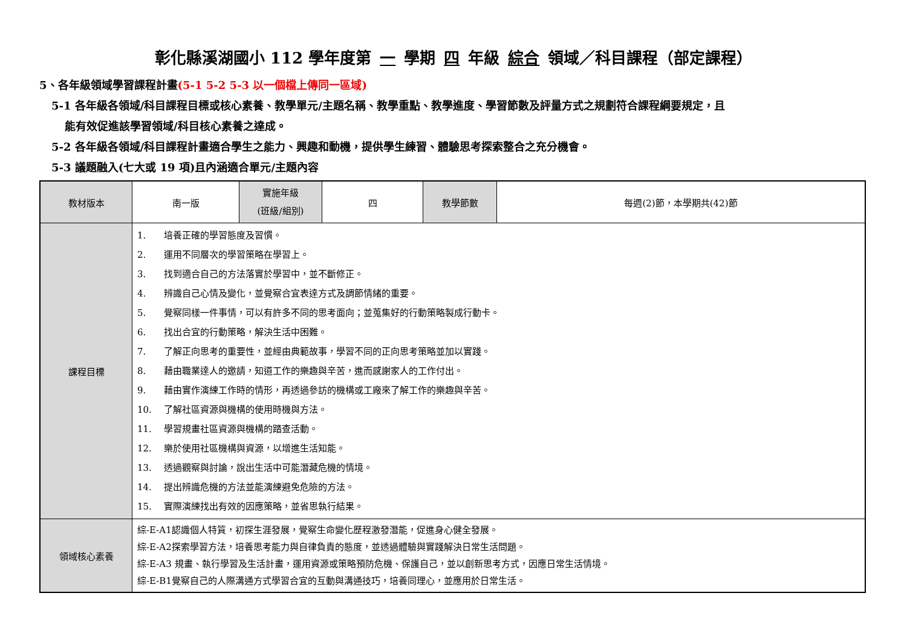彰化縣溪湖國小 112 學年度第 一 學期 四 年級 綜合 領域／科目課程（部定課程）
5、各年級領域學習課程計畫(5-1 5-2 5-3 以一個檔上傳同一區域)
5-1 各年級各領域/科目課程目標或核心素養、教學單元/主題名稱、教學重點、教學進度、學習節數及評量方式之規劃符合課程綱要規定，且
能有效促進該學習領域/科目核心素養之達成。
5-2 各年級各領域/科目課程計畫適合學生之能力、興趣和動機，提供學生練習、體驗思考探索整合之充分機會。
5-3 議題融入(七大或 19 項)且內涵適合單元/主題內容
| 教材版本 | 南一版 | 實施年級 (班級/組別) | 四 | 教學節數 | 每週(2)節，本學期共(42)節 |
| 課程目標 | 1. 培養正確的學習態度及習慣。 2. 運用不同層次的學習策略在學習上。 3. 找到適合自己的方法落實於學習中，並不斷修正。 4. 辨識自己心情及變化，並覺察合宜表達方式及調節情緒的重要。 5. 覺察同樣一件事情，可以有許多不同的思考面向；並蒐集好的行動策略製成行動卡。 6. 找出合宜的行動策略，解決生活中困難。 7. 了解正向思考的重要性，並經由典範故事，學習不同的正向思考策略並加以實踐。 8. 藉由職業達人的邀請，知道工作的樂趣與辛苦，進而感謝家人的工作付出。 9. 藉由實作演練工作時的情形，再透過參訪的機構或工廠來了解工作的樂趣與辛苦。 10. 了解社區資源與機構的使用時機與方法。 11. 學習規畫社區資源與機構的踏查活動。 12. 樂於使用社區機構與資源，以增進生活知能。 13. 透過觀察與討論，說出生活中可能潛藏危機的情境。 14. 提出辨識危機的方法並能演練避免危險的方法。 15. 實際演練找出有效的因應策略，並省思執行結果。 | | | | |
| 領域核心素養 | 綜-E-A1認識個人特質，初探生涯發展，覺察生命變化歷程激發潛能，促進身心健全發展。 綜-E-A2探索學習方法，培養思考能力與自律負責的態度，並透過體驗與實踐解決日常生活問題。 綜-E-A3 規畫、執行學習及生活計畫，運用資源或策略預防危機、保護自己，並以創新思考方式，因應日常生活情境。 綜-E-B1覺察自己的人際溝通方式學習合宜的互動與溝通技巧，培養同理心，並應用於日常生活。 | | | | |